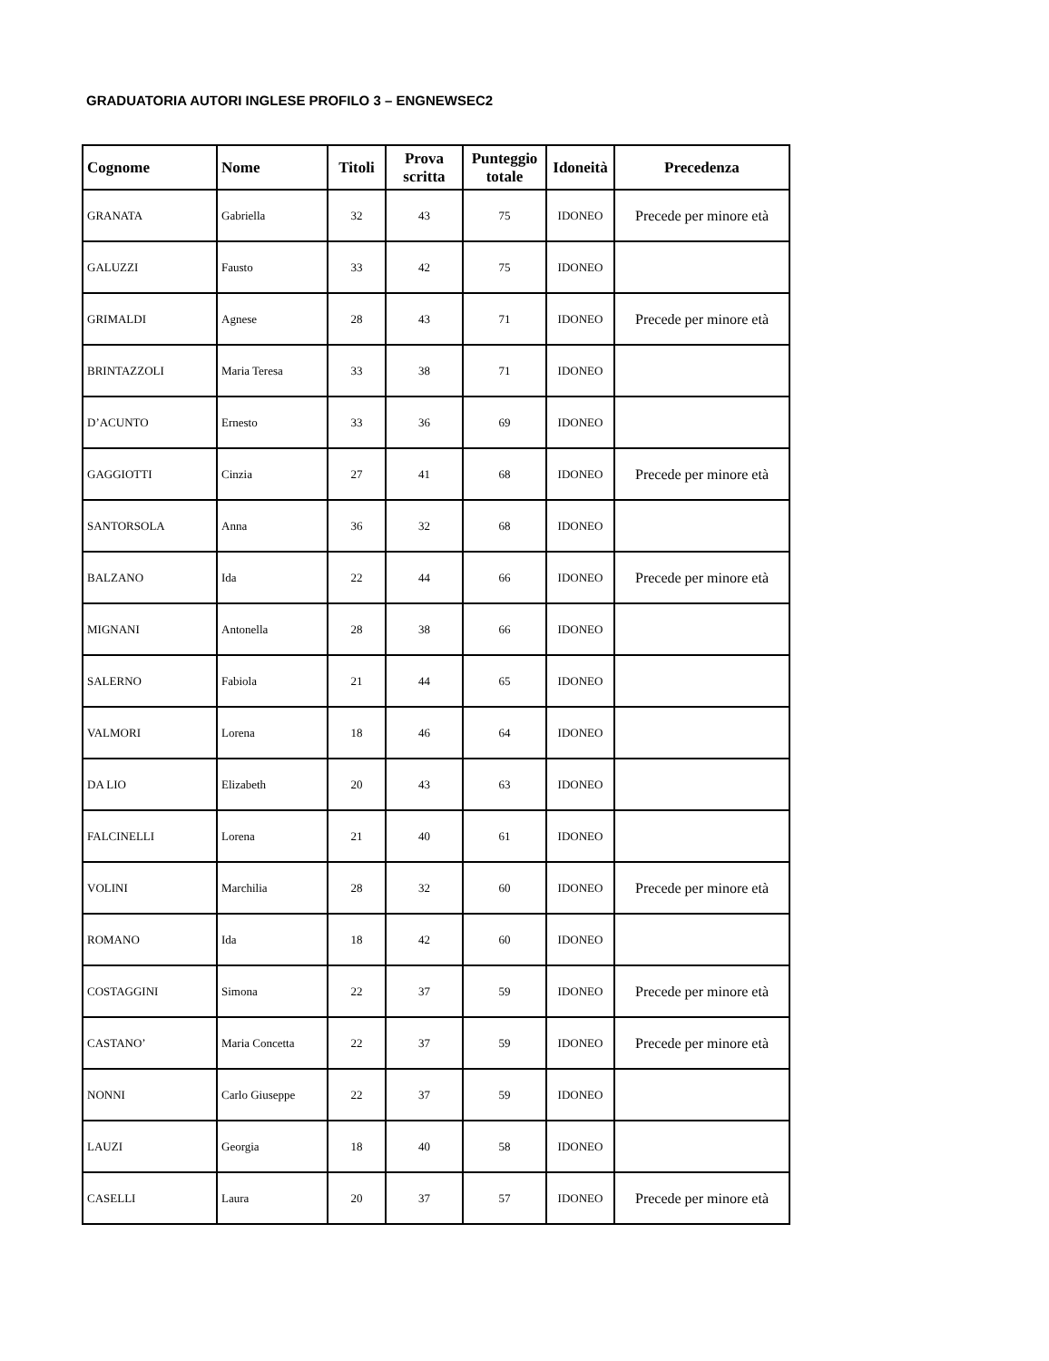GRADUATORIA AUTORI INGLESE PROFILO 3 – ENGNEWSEC2
| Cognome | Nome | Titoli | Prova scritta | Punteggio totale | Idoneità | Precedenza |
| --- | --- | --- | --- | --- | --- | --- |
| GRANATA | Gabriella | 32 | 43 | 75 | IDONEO | Precede per minore età |
| GALUZZI | Fausto | 33 | 42 | 75 | IDONEO | |
| GRIMALDI | Agnese | 28 | 43 | 71 | IDONEO | Precede per minore età |
| BRINTAZZOLI | Maria Teresa | 33 | 38 | 71 | IDONEO | |
| D’ACUNTO | Ernesto | 33 | 36 | 69 | IDONEO | |
| GAGGIOTTI | Cinzia | 27 | 41 | 68 | IDONEO | Precede per minore età |
| SANTORSOLA | Anna | 36 | 32 | 68 | IDONEO | |
| BALZANO | Ida | 22 | 44 | 66 | IDONEO | Precede per minore età |
| MIGNANI | Antonella | 28 | 38 | 66 | IDONEO | |
| SALERNO | Fabiola | 21 | 44 | 65 | IDONEO | |
| VALMORI | Lorena | 18 | 46 | 64 | IDONEO | |
| DA LIO | Elizabeth | 20 | 43 | 63 | IDONEO | |
| FALCINELLI | Lorena | 21 | 40 | 61 | IDONEO | |
| VOLINI | Marchilia | 28 | 32 | 60 | IDONEO | Precede per minore età |
| ROMANO | Ida | 18 | 42 | 60 | IDONEO | |
| COSTAGGINI | Simona | 22 | 37 | 59 | IDONEO | Precede per minore età |
| CASTANO’ | Maria Concetta | 22 | 37 | 59 | IDONEO | Precede per minore età |
| NONNI | Carlo Giuseppe | 22 | 37 | 59 | IDONEO | |
| LAUZI | Georgia | 18 | 40 | 58 | IDONEO | |
| CASELLI | Laura | 20 | 37 | 57 | IDONEO | Precede per minore età |